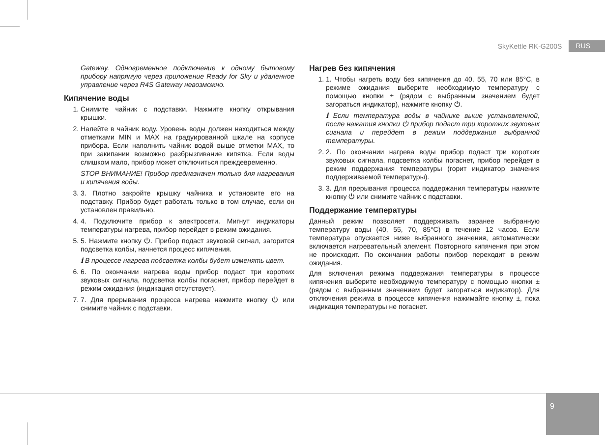SkyKettle RK-G200S RUS
Gateway. Одновременное подключение к одному бытовому прибору напрямую через приложение Ready for Sky и удаленное управление через R4S Gateway невозможно.
Кипячение воды
1. Снимите чайник с подставки. Нажмите кнопку открывания крышки.
2. Налейте в чайник воду. Уровень воды должен находиться между отметками MIN и MAX на градуированной шкале на корпусе прибора. Если наполнить чайник водой выше отметки MAX, то при закипании возможно разбрызгивание кипятка. Если воды слишком мало, прибор может отключиться преждевременно.
STOP ВНИМАНИЕ! Прибор предназначен только для нагревания и кипячения воды.
3. 3. Плотно закройте крышку чайника и установите его на подставку. Прибор будет работать только в том случае, если он установлен правильно.
4. 4. Подключите прибор к электросети. Мигнут индикаторы температуры нагрева, прибор перейдет в режим ожидания.
5. 5. Нажмите кнопку ⏻. Прибор подаст звуковой сигнал, загорится подсветка колбы, начнется процесс кипячения.
ℹ В процессе нагрева подсветка колбы будет изменять цвет.
6. 6. По окончании нагрева воды прибор подаст три коротких звуковых сигнала, подсветка колбы погаснет, прибор перейдет в режим ожидания (индикация отсутствует).
7. 7. Для прерывания процесса нагрева нажмите кнопку ⏻ или снимите чайник с подставки.
Нагрев без кипячения
1. 1. Чтобы нагреть воду без кипячения до 40, 55, 70 или 85°C, в режиме ожидания выберите необходимую температуру с помощью кнопки ± (рядом с выбранным значением будет загораться индикатор), нажмите кнопку ⏻.
ℹ Если температура воды в чайнике выше установленной, после нажатия кнопки ⏻ прибор подаст три коротких звуковых сигнала и перейдет в режим поддержания выбранной температуры.
2. 2. По окончании нагрева воды прибор подаст три коротких звуковых сигнала, подсветка колбы погаснет, прибор перейдет в режим поддержания температуры (горит индикатор значения поддерживаемой температуры).
3. 3. Для прерывания процесса поддержания температуры нажмите кнопку ⏻ или снимите чайник с подставки.
Поддержание температуры
Данный режим позволяет поддерживать заранее выбранную температуру воды (40, 55, 70, 85°C) в течение 12 часов. Если температура опускается ниже выбранного значения, автоматически включается нагревательный элемент. Повторного кипячения при этом не происходит. По окончании работы прибор переходит в режим ожидания.
Для включения режима поддержания температуры в процессе кипячения выберите необходимую температуру с помощью кнопки ± (рядом с выбранным значением будет загораться индикатор). Для отключения режима в процессе кипячения нажимайте кнопку ±, пока индикация температуры не погаснет.
9